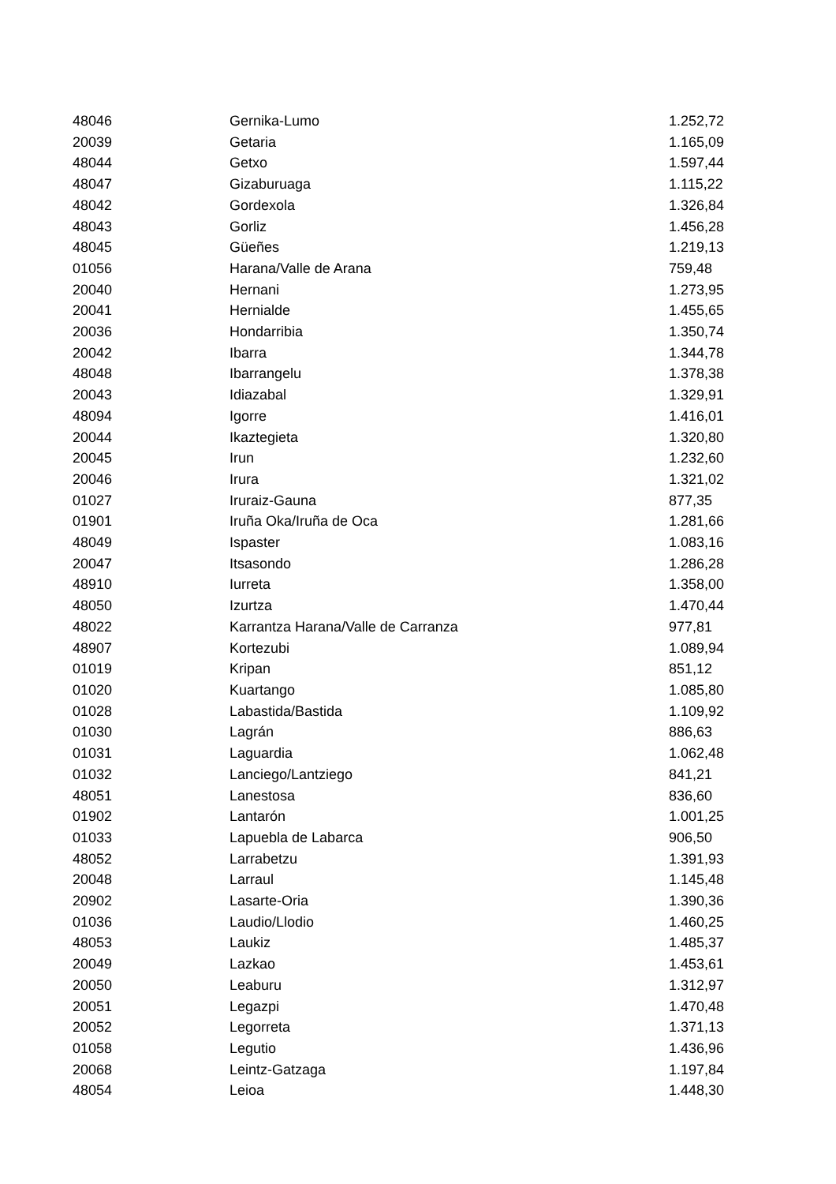| 48046 | Gernika-Lumo | 1.252,72 |
| 20039 | Getaria | 1.165,09 |
| 48044 | Getxo | 1.597,44 |
| 48047 | Gizaburuaga | 1.115,22 |
| 48042 | Gordexola | 1.326,84 |
| 48043 | Gorliz | 1.456,28 |
| 48045 | Güeñes | 1.219,13 |
| 01056 | Harana/Valle de Arana | 759,48 |
| 20040 | Hernani | 1.273,95 |
| 20041 | Hernialde | 1.455,65 |
| 20036 | Hondarribia | 1.350,74 |
| 20042 | Ibarra | 1.344,78 |
| 48048 | Ibarrangelu | 1.378,38 |
| 20043 | Idiazabal | 1.329,91 |
| 48094 | Igorre | 1.416,01 |
| 20044 | Ikaztegieta | 1.320,80 |
| 20045 | Irun | 1.232,60 |
| 20046 | Irura | 1.321,02 |
| 01027 | Iruraiz-Gauna | 877,35 |
| 01901 | Iruña Oka/Iruña de Oca | 1.281,66 |
| 48049 | Ispaster | 1.083,16 |
| 20047 | Itsasondo | 1.286,28 |
| 48910 | Iurreta | 1.358,00 |
| 48050 | Izurtza | 1.470,44 |
| 48022 | Karrantza Harana/Valle de Carranza | 977,81 |
| 48907 | Kortezubi | 1.089,94 |
| 01019 | Kripan | 851,12 |
| 01020 | Kuartango | 1.085,80 |
| 01028 | Labastida/Bastida | 1.109,92 |
| 01030 | Lagrán | 886,63 |
| 01031 | Laguardia | 1.062,48 |
| 01032 | Lanciego/Lantziego | 841,21 |
| 48051 | Lanestosa | 836,60 |
| 01902 | Lantarón | 1.001,25 |
| 01033 | Lapuebla de Labarca | 906,50 |
| 48052 | Larrabetzu | 1.391,93 |
| 20048 | Larraul | 1.145,48 |
| 20902 | Lasarte-Oria | 1.390,36 |
| 01036 | Laudio/Llodio | 1.460,25 |
| 48053 | Laukiz | 1.485,37 |
| 20049 | Lazkao | 1.453,61 |
| 20050 | Leaburu | 1.312,97 |
| 20051 | Legazpi | 1.470,48 |
| 20052 | Legorreta | 1.371,13 |
| 01058 | Legutio | 1.436,96 |
| 20068 | Leintz-Gatzaga | 1.197,84 |
| 48054 | Leioa | 1.448,30 |